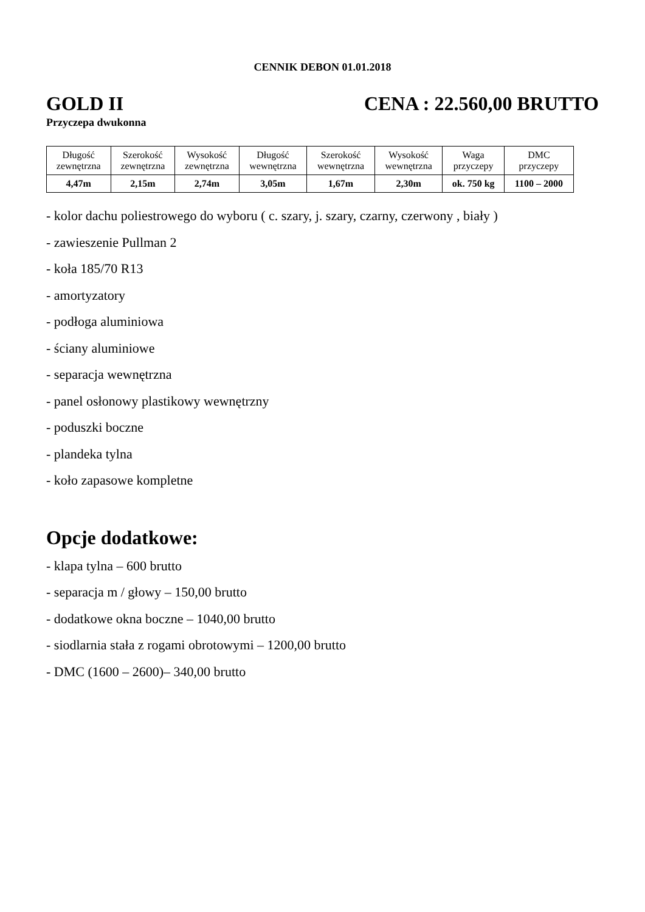CENNIK DEBON 01.01.2018
GOLD II CENA : 22.560,00 BRUTTO
Przyczepa dwukonna
| Długość zewnętrzna | Szerokość zewnętrzna | Wysokość zewnętrzna | Długość wewnętrzna | Szerokość wewnętrzna | Wysokość wewnętrzna | Waga przyczepy | DMC przyczepy |
| --- | --- | --- | --- | --- | --- | --- | --- |
| 4,47m | 2,15m | 2,74m | 3,05m | 1,67m | 2,30m | ok. 750 kg | 1100 – 2000 |
- kolor dachu poliestrowego do wyboru ( c. szary, j. szary, czarny, czerwony , biały )
- zawieszenie Pullman 2
- koła 185/70 R13
- amortyzatory
- podłoga aluminiowa
- ściany aluminiowe
- separacja wewnętrzna
- panel osłonowy plastikowy wewnętrzny
- poduszki boczne
- plandeka tylna
- koło zapasowe kompletne
Opcje dodatkowe:
- klapa tylna – 600 brutto
- separacja m / głowy – 150,00 brutto
- dodatkowe okna boczne – 1040,00 brutto
- siodlarnia stała z rogami obrotowymi – 1200,00 brutto
- DMC (1600 – 2600)– 340,00 brutto